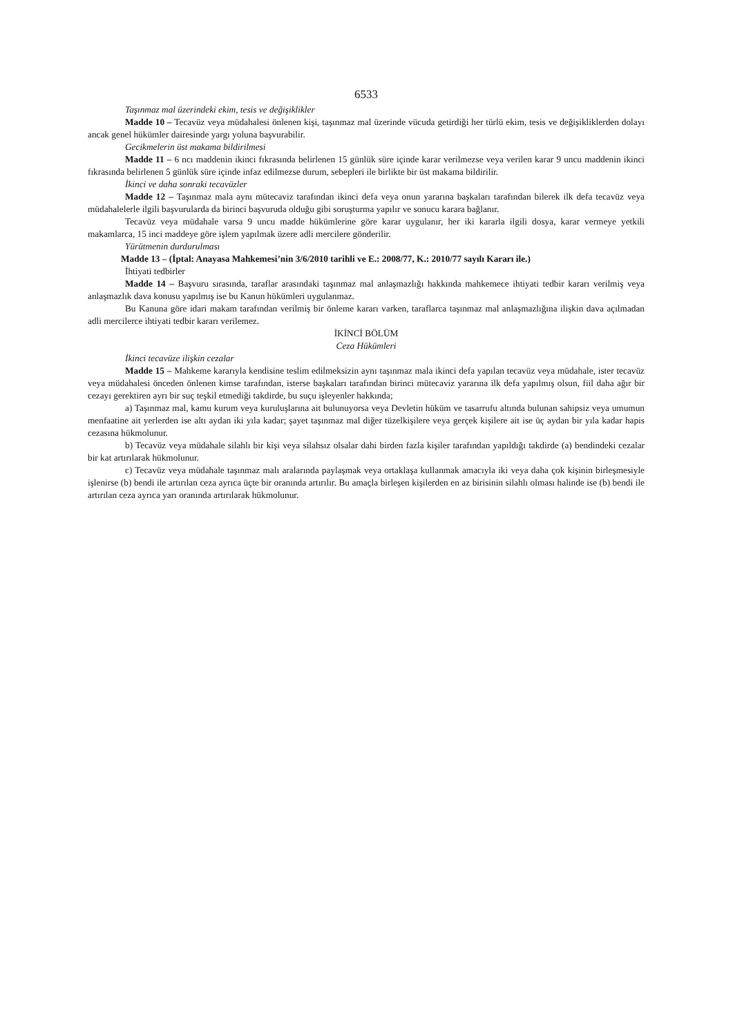6533
Taşınmaz mal üzerindeki ekim, tesis ve değişiklikler
Madde 10 – Tecavüz veya müdahalesi önlenen kişi, taşınmaz mal üzerinde vücuda getirdiği her türlü ekim, tesis ve değişikliklerden dolayı ancak genel hükümler dairesinde yargı yoluna başvurabilir.
Gecikmelerin üst makama bildirilmesi
Madde 11 – 6 ncı maddenin ikinci fıkrasında belirlenen 15 günlük süre içinde karar verilmezse veya verilen karar 9 uncu maddenin ikinci fıkrasında belirlenen 5 günlük süre içinde infaz edilmezse durum, sebepleri ile birlikte bir üst makama bildirilir.
İkinci ve daha sonraki tecavüzler
Madde 12 – Taşınmaz mala aynı mütecaviz tarafından ikinci defa veya onun yararına başkaları tarafından bilerek ilk defa tecavüz veya müdahalelerle ilgili başvurularda da birinci başvuruda olduğu gibi soruşturma yapılır ve sonucu karara bağlanır.
Tecavüz veya müdahale varsa 9 uncu madde hükümlerine göre karar uygulanır, her iki kararla ilgili dosya, karar vermeye yetkili makamlarca, 15 inci maddeye göre işlem yapılmak üzere adli mercilere gönderilir.
Yürütmenin durdurulması
Madde 13 – (İptal: Anayasa Mahkemesi’nin 3/6/2010 tarihli ve E.: 2008/77, K.: 2010/77 sayılı Kararı ile.)
İhtiyati tedbirler
Madde 14 – Başvuru sırasında, taraflar arasındaki taşınmaz mal anlaşmazlığı hakkında mahkemece ihtiyati tedbir kararı verilmiş veya anlaşmazlık dava konusu yapılmış ise bu Kanun hükümleri uygulanmaz.
Bu Kanuna göre idari makam tarafından verilmiş bir önleme kararı varken, taraflarca taşınmaz mal anlaşmazlığına ilişkin dava açılmadan adli mercilerce ihtiyati tedbir kararı verilemez.
İKİNCİ BÖLÜM
Ceza Hükümleri
İkinci tecavüze ilişkin cezalar
Madde 15 – Mahkeme kararıyla kendisine teslim edilmeksizin aynı taşınmaz mala ikinci defa yapılan tecavüz veya müdahale, ister tecavüz veya müdahalesi önceden önlenen kimse tarafından, isterse başkaları tarafından birinci mütecaviz yararına ilk defa yapılmış olsun, fiil daha ağır bir cezayı gerektiren ayrı bir suç teşkil etmediği takdirde, bu suçu işleyenler hakkında;
a) Taşınmaz mal, kamu kurum veya kuruluşlarına ait bulunuyorsa veya Devletin hüküm ve tasarrufu altında bulunan sahipsiz veya umumun menfaatine ait yerlerden ise altı aydan iki yıla kadar; şayet taşınmaz mal diğer tüzelkişilere veya gerçek kişilere ait ise üç aydan bir yıla kadar hapis cezasına hükmolunur.
b) Tecavüz veya müdahale silahlı bir kişi veya silahsız olsalar dahi birden fazla kişiler tarafından yapıldığı takdirde (a) bendindeki cezalar bir kat artırılarak hükmolunur.
c) Tecavüz veya müdahale taşınmaz malı aralarında paylaşmak veya ortaklaşa kullanmak amacıyla iki veya daha çok kişinin birleşmesiyle işlenirse (b) bendi ile artırılan ceza ayrıca üçte bir oranında artırılır. Bu amaçla birleşen kişilerden en az birisinin silahlı olması halinde ise (b) bendi ile artırılan ceza ayrıca yarı oranında artırılarak hükmolunur.